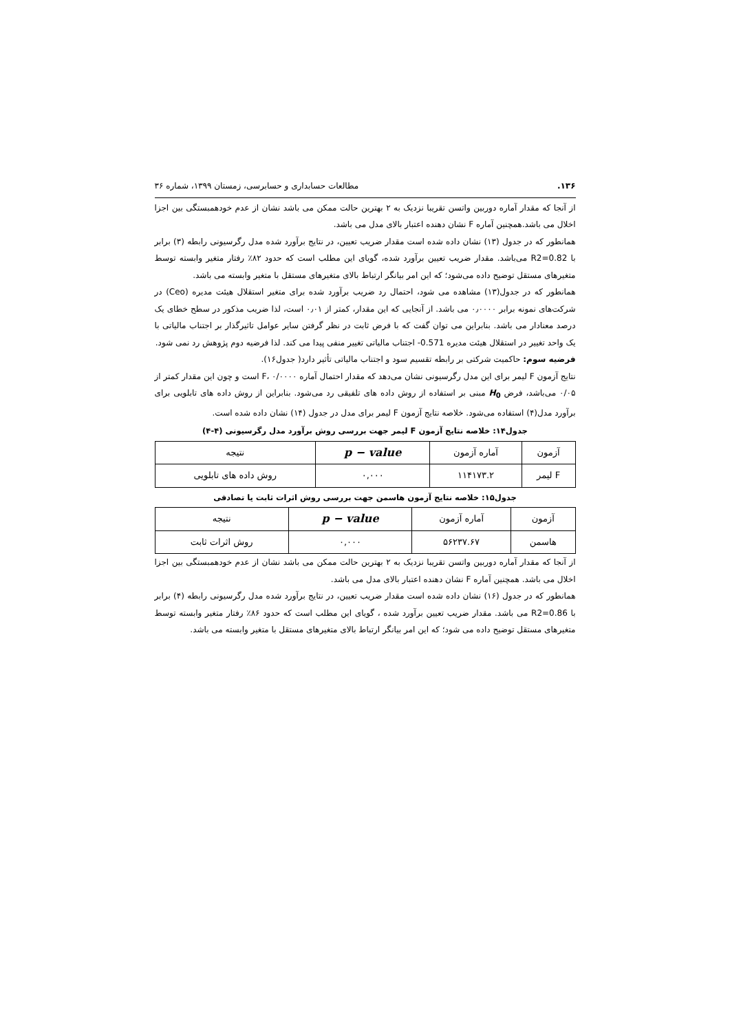۱۳۶. مطالعات حسابداری و حسابرسی، زمستان ۱۳۹۹، شماره ۳۶
از آنجا که مقدار آماره دوربین واتسن تقریبا نزدیک به ۲ بهترین حالت ممکن می باشد نشان از عدم خودهمبستگی بین اجزا اخلال می باشد.همچنین آماره F نشان دهنده اعتبار بالای مدل می باشد.
همانطور که در جدول (۱۳) نشان داده شده است مقدار ضریب تعیین، در نتایج برآورد شده مدل رگرسیونی رابطه (۳) برابر با R2=0.82 می‌باشد. مقدار ضریب تعیین برآورد شده، گویای این مطلب است که حدود ۸۲٪ رفتار متغیر وابسته توسط متغیرهای مستقل توضیح داده می‌شود؛ که این امر بیانگر ارتباط بالای متغیرهای مستقل با متغیر وابسته می باشد.
همانطور که در جدول(۱۳) مشاهده می شود، احتمال رد ضریب برآورد شده برای متغیر استقلال هیئت مدیره (Ceo) در شرکت‌های نمونه برابر ۰٫۰۰۰۰ می باشد. از آنجایی که این مقدار، کمتر از ۰٫۰۱ است، لذا ضریب مذکور در سطح خطای یک درصد معنادار می باشد. بنابراین می توان گفت که با فرض ثابت در نظر گرفتن سایر عوامل تاثیرگذار بر اجتناب مالیاتی با یک واحد تغییر در استقلال هیئت مدیره 0.571- اجتناب مالیاتی تغییر منفی پیدا می کند. لذا فرضیه دوم پژوهش رد نمی شود.
فرضیه سوم: حاکمیت شرکتی بر رابطه تقسیم سود و اجتناب مالیاتی تأثیر دارد( جدول۱۶).
نتایج آزمون F لیمر برای این مدل رگرسیونی نشان می‌دهد که مقدار احتمال آماره F، ۰/۰۰۰۰ است و چون این مقدار کمتر از ۰/۰۵ می‌باشد، فرض H<sub>0</sub> مبنی بر استفاده از روش داده های تلفیقی رد می‌شود. بنابراین از روش داده های تابلویی برای برآورد مدل(۴) استفاده می‌شود. خلاصه نتایج آزمون F لیمر برای مدل در جدول (۱۴) نشان داده شده است.
جدول۱۴: خلاصه نتایج آزمون F لیمر جهت بررسی روش برآورد مدل رگرسیونی (۴-۴)
| آزمون | آماره آزمون | p − value | نتیجه |
| --- | --- | --- | --- |
| F لیمر | ۱۱۴۱۷۳.۲ | ۰,۰۰۰ | روش داده های تابلویی |
جدول۱۵: خلاصه نتایج آزمون هاسمن جهت بررسی روش اثرات ثابت یا تصادفی
| آزمون | آماره آزمون | p − value | نتیجه |
| --- | --- | --- | --- |
| هاسمن | ۵۶۲۳۷.۶۷ | ۰,۰۰۰ | روش اثرات ثابت |
از آنجا که مقدار آماره دوربین واتسن تقریبا نزدیک به ۲ بهترین حالت ممکن می باشد نشان از عدم خودهمبستگی بین اجزا اخلال می باشد. همچنین آماره F نشان دهنده اعتبار بالای مدل می باشد.
همانطور که در جدول (۱۶) نشان داده شده است مقدار ضریب تعیین، در نتایج برآورد شده مدل رگرسیونی رابطه (۴) برابر با R2=0.86 می باشد. مقدار ضریب تعیین برآورد شده ، گویای این مطلب است که حدود ۸۶٪ رفتار متغیر وابسته توسط متغیرهای مستقل توضیح داده می شود؛ که این امر بیانگر ارتباط بالای متغیرهای مستقل با متغیر وابسته می باشد.